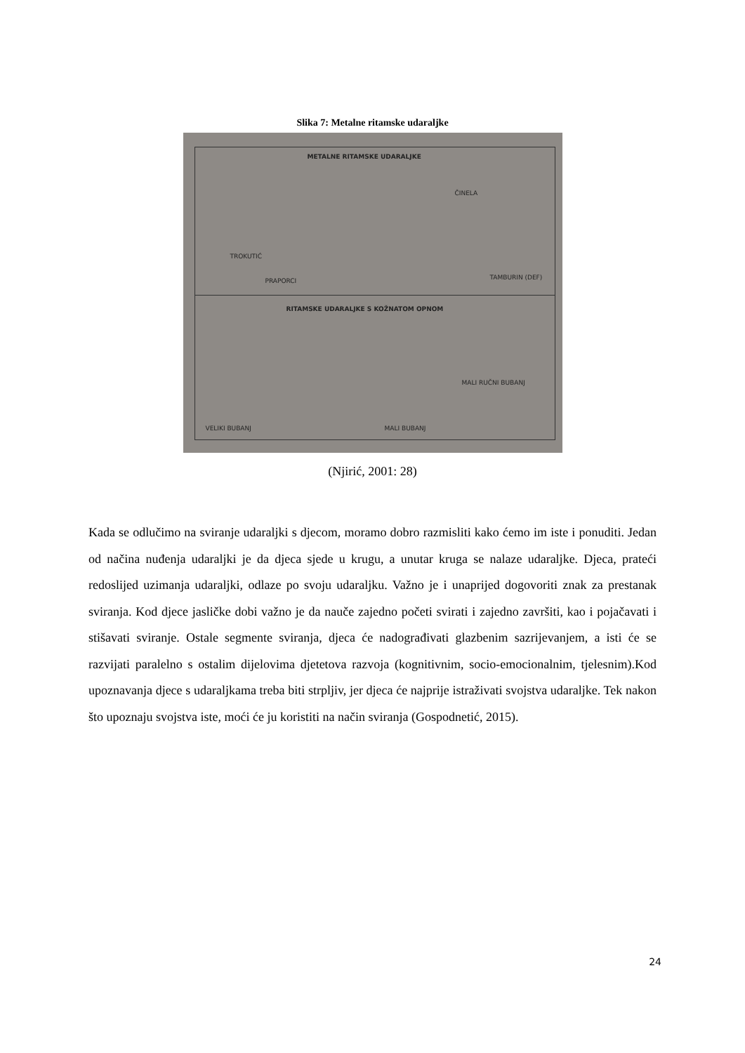Slika 7: Metalne ritamske udaraljke
METALNE RITAMSKE UDARALJKE
ČINELA
TROKUTIĆ
PRAPORCI TAMBURIN (DEF)
RITAMSKE UDARALJKE S KOŽNATOM OPNOM
MALI RUČNI BUBANJ
VELIKI BUBANJ MALI BUBANJ
(Njirić, 2001: 28)
Kada se odlučimo na sviranje udaraljki s djecom, moramo dobro razmisliti kako ćemo im iste i ponuditi. Jedan od načina nuđenja udaraljki je da djeca sjede u krugu, a unutar kruga se nalaze udaraljke. Djeca, prateći redoslijed uzimanja udaraljki, odlaze po svoju udaraljku. Važno je i unaprijed dogovoriti znak za prestanak sviranja. Kod djece jasličke dobi važno je da nauče zajedno početi svirati i zajedno završiti, kao i pojačavati i stišavati sviranje. Ostale segmente sviranja, djeca će nadograđivati glazbenim sazrijevanjem, a isti će se razvijati paralelno s ostalim dijelovima djetetova razvoja (kognitivnim, socio-emocionalnim, tjelesnim).Kod upoznavanja djece s udaraljkama treba biti strpljiv, jer djeca će najprije istraživati svojstva udaraljke. Tek nakon što upoznaju svojstva iste, moći će ju koristiti na način sviranja (Gospodnetić, 2015).
24